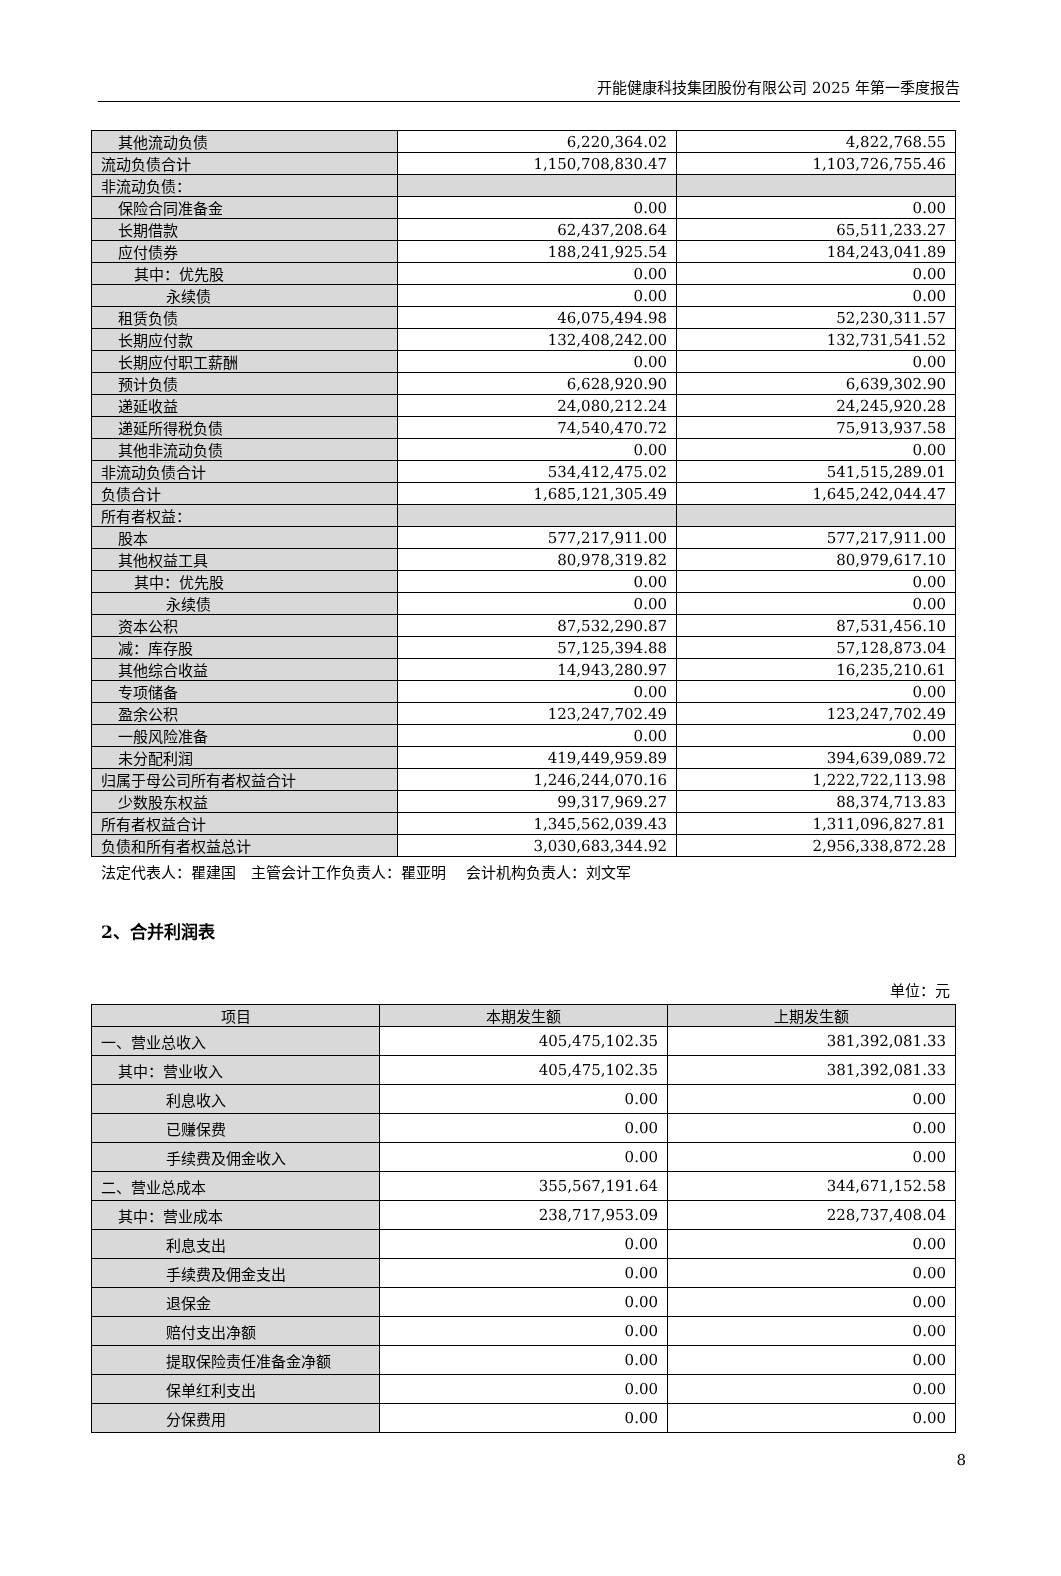开能健康科技集团股份有限公司 2025 年第一季度报告
| 其他流动负债 | 6,220,364.02 | 4,822,768.55 |
| 流动负债合计 | 1,150,708,830.47 | 1,103,726,755.46 |
| 非流动负债： | | |
| 保险合同准备金 | 0.00 | 0.00 |
| 长期借款 | 62,437,208.64 | 65,511,233.27 |
| 应付债券 | 188,241,925.54 | 184,243,041.89 |
| 其中：优先股 | 0.00 | 0.00 |
| 永续债 | 0.00 | 0.00 |
| 租赁负债 | 46,075,494.98 | 52,230,311.57 |
| 长期应付款 | 132,408,242.00 | 132,731,541.52 |
| 长期应付职工薪酬 | 0.00 | 0.00 |
| 预计负债 | 6,628,920.90 | 6,639,302.90 |
| 递延收益 | 24,080,212.24 | 24,245,920.28 |
| 递延所得税负债 | 74,540,470.72 | 75,913,937.58 |
| 其他非流动负债 | 0.00 | 0.00 |
| 非流动负债合计 | 534,412,475.02 | 541,515,289.01 |
| 负债合计 | 1,685,121,305.49 | 1,645,242,044.47 |
| 所有者权益： | | |
| 股本 | 577,217,911.00 | 577,217,911.00 |
| 其他权益工具 | 80,978,319.82 | 80,979,617.10 |
| 其中：优先股 | 0.00 | 0.00 |
| 永续债 | 0.00 | 0.00 |
| 资本公积 | 87,532,290.87 | 87,531,456.10 |
| 减：库存股 | 57,125,394.88 | 57,128,873.04 |
| 其他综合收益 | 14,943,280.97 | 16,235,210.61 |
| 专项储备 | 0.00 | 0.00 |
| 盈余公积 | 123,247,702.49 | 123,247,702.49 |
| 一般风险准备 | 0.00 | 0.00 |
| 未分配利润 | 419,449,959.89 | 394,639,089.72 |
| 归属于母公司所有者权益合计 | 1,246,244,070.16 | 1,222,722,113.98 |
| 少数股东权益 | 99,317,969.27 | 88,374,713.83 |
| 所有者权益合计 | 1,345,562,039.43 | 1,311,096,827.81 |
| 负债和所有者权益总计 | 3,030,683,344.92 | 2,956,338,872.28 |
法定代表人：瞿建国　主管会计工作负责人：瞿亚明　 会计机构负责人：刘文军
2、合并利润表
单位：元
| 项目 | 本期发生额 | 上期发生额 |
| --- | --- | --- |
| 一、营业总收入 | 405,475,102.35 | 381,392,081.33 |
| 其中：营业收入 | 405,475,102.35 | 381,392,081.33 |
| 利息收入 | 0.00 | 0.00 |
| 已赚保费 | 0.00 | 0.00 |
| 手续费及佣金收入 | 0.00 | 0.00 |
| 二、营业总成本 | 355,567,191.64 | 344,671,152.58 |
| 其中：营业成本 | 238,717,953.09 | 228,737,408.04 |
| 利息支出 | 0.00 | 0.00 |
| 手续费及佣金支出 | 0.00 | 0.00 |
| 退保金 | 0.00 | 0.00 |
| 赔付支出净额 | 0.00 | 0.00 |
| 提取保险责任准备金净额 | 0.00 | 0.00 |
| 保单红利支出 | 0.00 | 0.00 |
| 分保费用 | 0.00 | 0.00 |
8